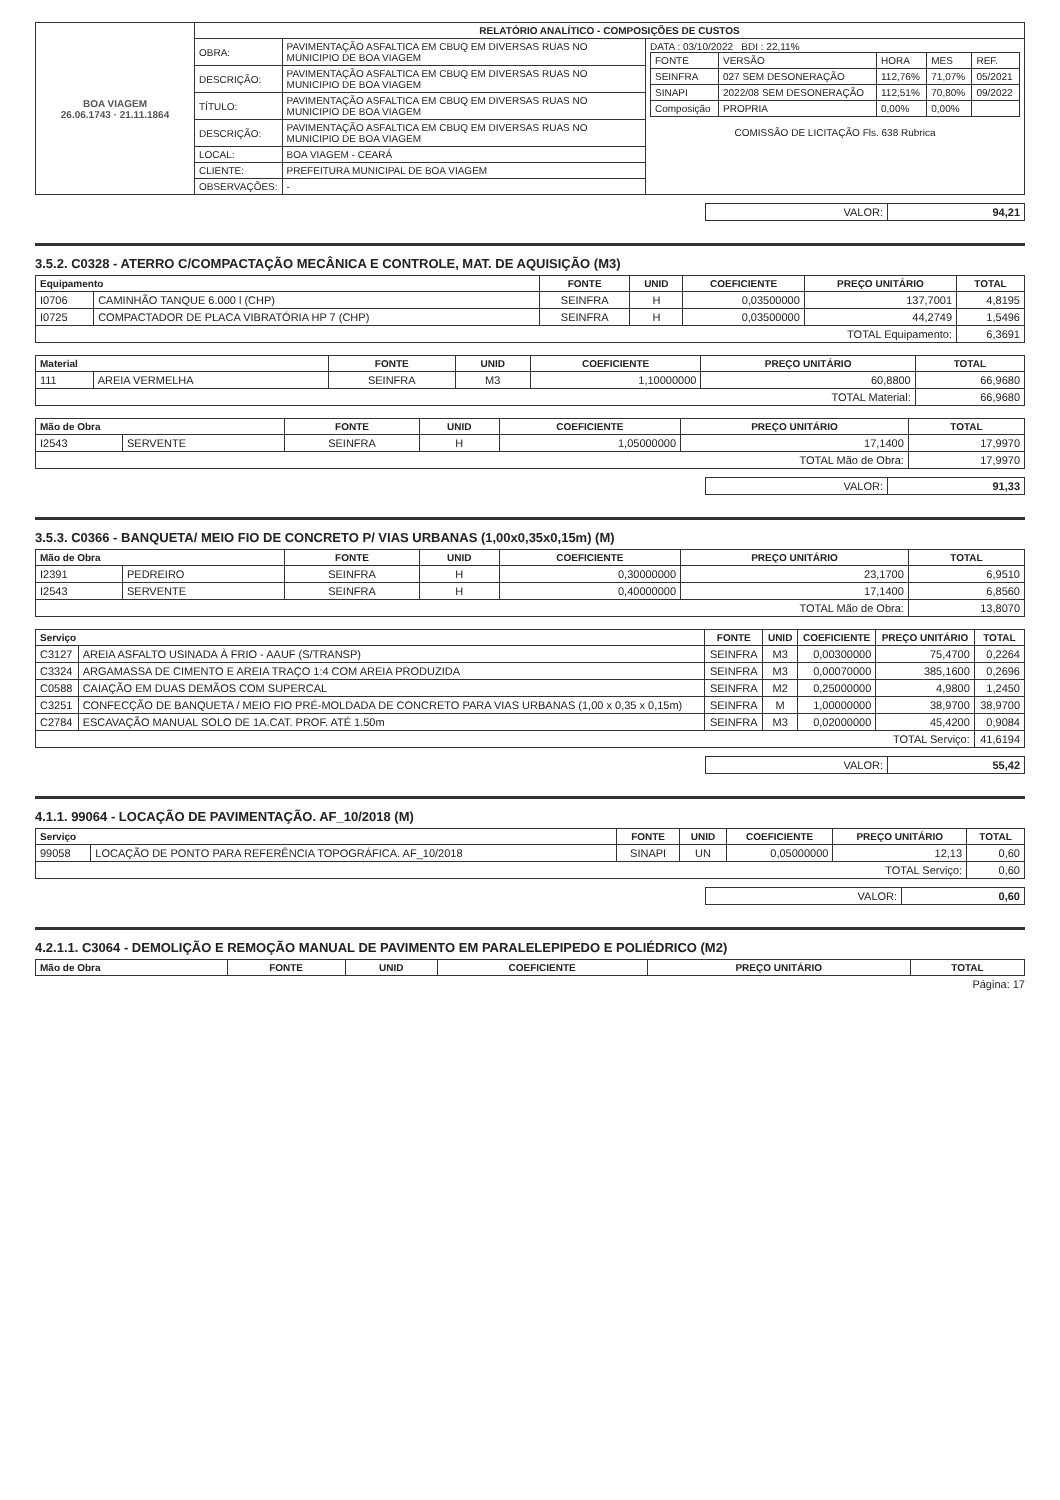| BOA VIAGEM 26.06.1743 · 21.11.1864 | RELATÓRIO ANALÍTICO - COMPOSIÇÕES DE CUSTOS | | |
| | OBRA: | PAVIMENTAÇÃO ASFALTICA EM CBUQ EM DIVERSAS RUAS NO MUNICIPIO DE BOA VIAGEM | DATA : 03/10/2022 BDI : 22,11% / FONTE / VERSÃO / HORA / MES / REF. / / SEINFRA / 027 SEM DESONERAÇÃO / 112,76% / 71,07% / 05/2021 / / SINAPI / 2022/08 SEM DESONERAÇÃO / 112,51% / 70,80% / 09/2022 / / Composição / PROPRIA / 0,00% / 0,00% / / COMISSÃO DE LICITAÇÃO Fls. 638 Rubrica |
| | DESCRIÇÃO: | PAVIMENTAÇÃO ASFALTICA EM CBUQ EM DIVERSAS RUAS NO MUNICIPIO DE BOA VIAGEM | |
| | TÍTULO: | PAVIMENTAÇÃO ASFALTICA EM CBUQ EM DIVERSAS RUAS NO MUNICIPIO DE BOA VIAGEM | |
| | DESCRIÇÃO: | PAVIMENTAÇÃO ASFALTICA EM CBUQ EM DIVERSAS RUAS NO MUNICIPIO DE BOA VIAGEM | |
| | LOCAL: | BOA VIAGEM - CEARÁ | |
| | CLIENTE: | PREFEITURA MUNICIPAL DE BOA VIAGEM | |
| | OBSERVAÇÕES: | - | |
| VALOR: | 94,21 |
3.5.2. C0328 - ATERRO C/COMPACTAÇÃO MECÂNICA E CONTROLE, MAT. DE AQUISIÇÃO (M3)
| Equipamento | | FONTE | UNID | COEFICIENTE | PREÇO UNITÁRIO | TOTAL |
| --- | --- | --- | --- | --- | --- | --- |
| I0706 | CAMINHÃO TANQUE 6.000 l (CHP) | SEINFRA | H | 0,03500000 | 137,7001 | 4,8195 |
| I0725 | COMPACTADOR DE PLACA VIBRATÓRIA HP 7 (CHP) | SEINFRA | H | 0,03500000 | 44,2749 | 1,5496 |
| TOTAL Equipamento: | | | | | | 6,3691 |
| Material | | FONTE | UNID | COEFICIENTE | PREÇO UNITÁRIO | TOTAL |
| --- | --- | --- | --- | --- | --- | --- |
| 111 | AREIA VERMELHA | SEINFRA | M3 | 1,10000000 | 60,8800 | 66,9680 |
| TOTAL Material: | | | | | | 66,9680 |
| Mão de Obra | | FONTE | UNID | COEFICIENTE | PREÇO UNITÁRIO | TOTAL |
| --- | --- | --- | --- | --- | --- | --- |
| I2543 | SERVENTE | SEINFRA | H | 1,05000000 | 17,1400 | 17,9970 |
| TOTAL Mão de Obra: | | | | | | 17,9970 |
| VALOR: | 91,33 |
3.5.3. C0366 - BANQUETA/ MEIO FIO DE CONCRETO P/ VIAS URBANAS (1,00x0,35x0,15m) (M)
| Mão de Obra | | FONTE | UNID | COEFICIENTE | PREÇO UNITÁRIO | TOTAL |
| --- | --- | --- | --- | --- | --- | --- |
| I2391 | PEDREIRO | SEINFRA | H | 0,30000000 | 23,1700 | 6,9510 |
| I2543 | SERVENTE | SEINFRA | H | 0,40000000 | 17,1400 | 6,8560 |
| TOTAL Mão de Obra: | | | | | | 13,8070 |
| Serviço | | FONTE | UNID | COEFICIENTE | PREÇO UNITÁRIO | TOTAL |
| --- | --- | --- | --- | --- | --- | --- |
| C3127 | AREIA ASFALTO USINADA À FRIO - AAUF (S/TRANSP) | SEINFRA | M3 | 0,00300000 | 75,4700 | 0,2264 |
| C3324 | ARGAMASSA DE CIMENTO E AREIA TRAÇO 1:4 COM AREIA PRODUZIDA | SEINFRA | M3 | 0,00070000 | 385,1600 | 0,2696 |
| C0588 | CAIAÇÃO EM DUAS DEMÃOS COM SUPERCAL | SEINFRA | M2 | 0,25000000 | 4,9800 | 1,2450 |
| C3251 | CONFECÇÃO DE BANQUETA / MEIO FIO PRÉ-MOLDADA DE CONCRETO PARA VIAS URBANAS (1,00 x 0,35 x 0,15m) | SEINFRA | M | 1,00000000 | 38,9700 | 38,9700 |
| C2784 | ESCAVAÇÃO MANUAL SOLO DE 1A.CAT. PROF. ATÉ 1.50m | SEINFRA | M3 | 0,02000000 | 45,4200 | 0,9084 |
| TOTAL Serviço: | | | | | | 41,6194 |
| VALOR: | 55,42 |
4.1.1. 99064 - LOCAÇÃO DE PAVIMENTAÇÃO. AF_10/2018 (M)
| Serviço | | FONTE | UNID | COEFICIENTE | PREÇO UNITÁRIO | TOTAL |
| --- | --- | --- | --- | --- | --- | --- |
| 99058 | LOCAÇÃO DE PONTO PARA REFERÊNCIA TOPOGRÁFICA. AF_10/2018 | SINAPI | UN | 0,05000000 | 12,13 | 0,60 |
| TOTAL Serviço: | | | | | | 0,60 |
| VALOR: | 0,60 |
4.2.1.1. C3064 - DEMOLIÇÃO E REMOÇÃO MANUAL DE PAVIMENTO EM PARALELEPIPEDO E POLIÉDRICO (M2)
| Mão de Obra | FONTE | UNID | COEFICIENTE | PREÇO UNITÁRIO | TOTAL |
| --- | --- | --- | --- | --- | --- |
Página: 17